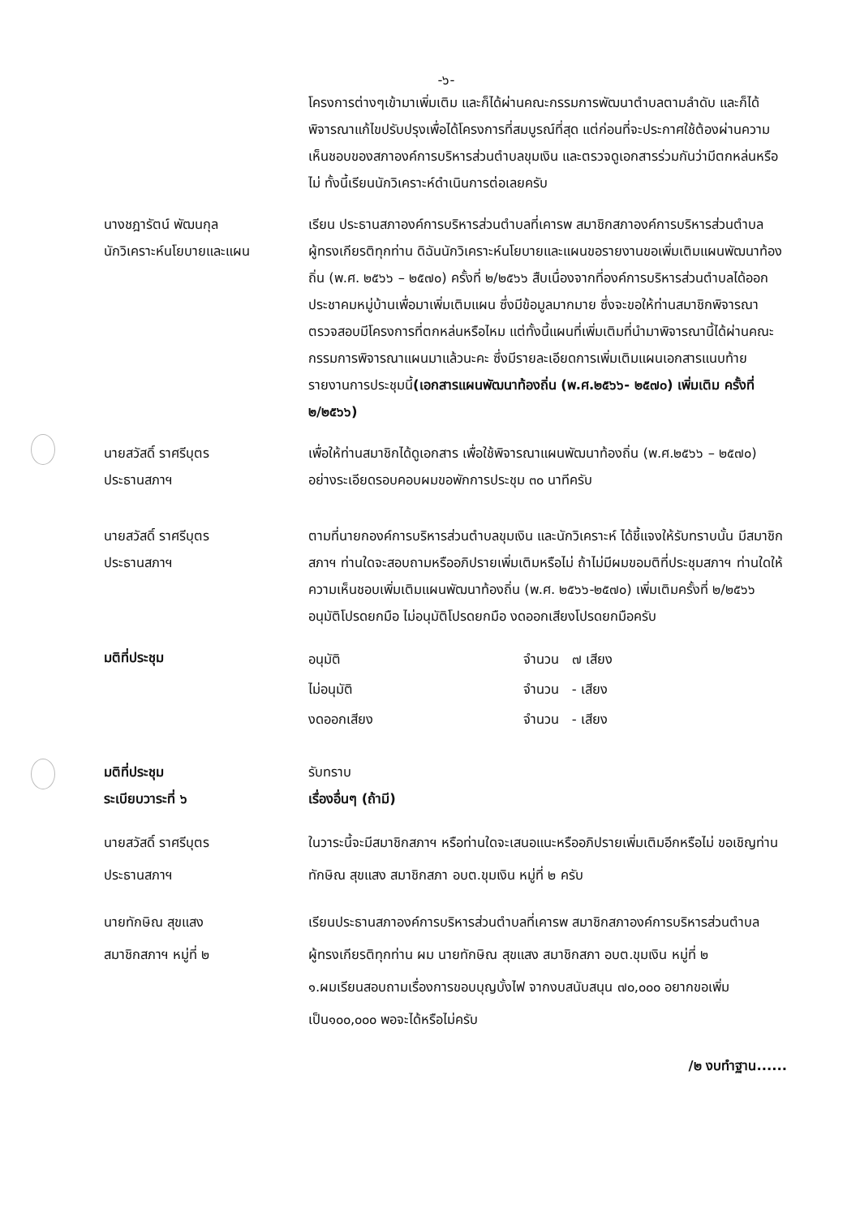-๖-
โครงการต่างๆเข้ามาเพิ่มเติม และก็ได้ผ่านคณะกรรมการพัฒนาตำบลตามลำดับ และก็ได้พิจารณาแก้ไขปรับปรุงเพื่อได้โครงการที่สมบูรณ์ที่สุด แต่ก่อนที่จะประกาศใช้ต้องผ่านความเห็นชอบของสภาองค์การบริหารส่วนตำบลขุมเงิน และตรวจดูเอกสารร่วมกันว่ามีตกหล่นหรือไม่ ทั้งนี้เรียนนักวิเคราะห์ดำเนินการต่อเลยครับ
นางชฎารัตน์ พัฒนกุล
นักวิเคราะห์นโยบายและแผน
เรียน ประธานสภาองค์การบริหารส่วนตำบลที่เคารพ สมาชิกสภาองค์การบริหารส่วนตำบลผู้ทรงเกียรติทุกท่าน ดิฉันนักวิเคราะห์นโยบายและแผนขอรายงานขอเพิ่มเติมแผนพัฒนาท้องถิ่น (พ.ศ. ๒๕๖๖ – ๒๕๗๐) ครั้งที่ ๒/๒๕๖๖ สืบเนื่องจากที่องค์การบริหารส่วนตำบลได้ออกประชาคมหมู่บ้านเพื่อมาเพิ่มเติมแผน ซึ่งมีข้อมูลมากมาย ซึ่งจะขอให้ท่านสมาชิกพิจารณาตรวจสอบมีโครงการที่ตกหล่นหรือไหม แต่ทั้งนี้แผนที่เพิ่มเติมที่นำมาพิจารณานี้ได้ผ่านคณะกรรมการพิจารณาแผนมาแล้วนะคะ ซึ่งมีรายละเอียดการเพิ่มเติมแผนเอกสารแนบท้ายรายงานการประชุมนี้(เอกสารแผนพัฒนาท้องถิ่น (พ.ศ.๒๕๖๖- ๒๕๗๐) เพิ่มเติม ครั้งที่ ๒/๒๕๖๖)
นายสวัสดิ์ ราศรีบุตร
ประธานสภาฯ
เพื่อให้ท่านสมาชิกได้ดูเอกสาร เพื่อใช้พิจารณาแผนพัฒนาท้องถิ่น (พ.ศ.๒๕๖๖ – ๒๕๗๐) อย่างระเอียดรอบคอบผมขอพักการประชุม ๓๐ นาทีครับ
นายสวัสดิ์ ราศรีบุตร
ประธานสภาฯ
ตามที่นายกองค์การบริหารส่วนตำบลขุมเงิน และนักวิเคราะห์ ได้ชี้แจงให้รับทราบนั้น มีสมาชิกสภาฯ ท่านใดจะสอบถามหรืออภิปรายเพิ่มเติมหรือไม่ ถ้าไม่มีผมขอมติที่ประชุมสภาฯ ท่านใดให้ความเห็นชอบเพิ่มเติมแผนพัฒนาท้องถิ่น (พ.ศ. ๒๕๖๖-๒๕๗๐) เพิ่มเติมครั้งที่ ๒/๒๕๖๖
อนุมัติโปรดยกมือ ไม่อนุมัติโปรดยกมือ งดออกเสียงโปรดยกมือครับ
มติที่ประชุม
อนุมัติ จำนวน ๗ เสียง
ไม่อนุมัติ จำนวน - เสียง
งดออกเสียง จำนวน - เสียง
มติที่ประชุม
ระเบียบวาระที่ ๖
รับทราบ
เรื่องอื่นๆ (ถ้ามี)
นายสวัสดิ์ ราศรีบุตร
ประธานสภาฯ
ในวาระนี้จะมีสมาชิกสภาฯ หรือท่านใดจะเสนอแนะหรืออภิปรายเพิ่มเติมอีกหรือไม่ ขอเชิญท่าน ทักษิณ สุขแสง สมาชิกสภา อบต.ขุมเงิน หมู่ที่ ๒ ครับ
นายทักษิณ สุขแสง
สมาชิกสภาฯ หมู่ที่ ๒
เรียนประธานสภาองค์การบริหารส่วนตำบลที่เคารพ สมาชิกสภาองค์การบริหารส่วนตำบลผู้ทรงเกียรติทุกท่าน ผม นายทักษิณ สุขแสง สมาชิกสภา อบต.ขุมเงิน หมู่ที่ ๒
๑.ผมเรียนสอบถามเรื่องการขอบบุญบั้งไฟ จากงบสนับสนุน ๗๐,๐๐๐ อยากขอเพิ่มเป็น๑๐๐,๐๐๐ พอจะได้หรือไม่ครับ
/๒ งบทำฐาน......